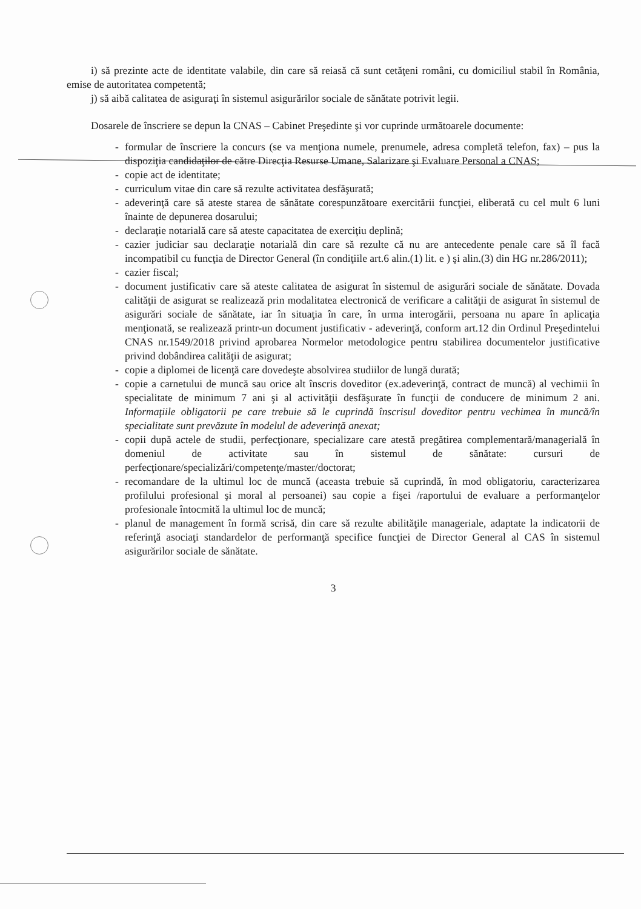i) să prezinte acte de identitate valabile, din care să reiasă că sunt cetăţeni români, cu domiciliul stabil în România, emise de autoritatea competentă;
j) să aibă calitatea de asiguraţi în sistemul asigurărilor sociale de sănătate potrivit legii.
Dosarele de înscriere se depun la CNAS – Cabinet Preşedinte şi vor cuprinde următoarele documente:
- formular de înscriere la concurs (se va menţiona numele, prenumele, adresa completă telefon, fax) – pus la dispoziţia candidaţilor de către Direcţia Resurse Umane, Salarizare şi Evaluare Personal a CNAS;
- copie act de identitate;
- curriculum vitae din care să rezulte activitatea desfăşurată;
- adeverinţă care să ateste starea de sănătate corespunzătoare exercitării funcţiei, eliberată cu cel mult 6 luni înainte de depunerea dosarului;
- declaraţie notarială care să ateste capacitatea de exerciţiu deplină;
- cazier judiciar sau declaraţie notarială din care să rezulte că nu are antecedente penale care să îl facă incompatibil cu funcţia de Director General (în condiţiile art.6 alin.(1) lit. e ) şi alin.(3) din HG nr.286/2011);
- cazier fiscal;
- document justificativ care să ateste calitatea de asigurat în sistemul de asigurări sociale de sănătate. Dovada calităţii de asigurat se realizează prin modalitatea electronică de verificare a calităţii de asigurat în sistemul de asigurări sociale de sănătate, iar în situaţia în care, în urma interogării, persoana nu apare în aplicaţia menţionată, se realizează printr-un document justificativ - adeverinţă, conform art.12 din Ordinul Preşedintelui CNAS nr.1549/2018 privind aprobarea Normelor metodologice pentru stabilirea documentelor justificative privind dobândirea calităţii de asigurat;
- copie a diplomei de licenţă care dovedeşte absolvirea studiilor de lungă durată;
- copie a carnetului de muncă sau orice alt înscris doveditor (ex.adeverinţă, contract de muncă) al vechimii în specialitate de minimum 7 ani şi al activităţii desfăşurate în funcţii de conducere de minimum 2 ani. Informaţiile obligatorii pe care trebuie să le cuprindă înscrisul doveditor pentru vechimea în muncă/în specialitate sunt prevăzute în modelul de adeverinţă anexat;
- copii după actele de studii, perfecţionare, specializare care atestă pregătirea complementară/managerială în domeniul de activitate sau în sistemul de sănătate: cursuri de perfecţionare/specializări/competenţe/master/doctorat;
- recomandare de la ultimul loc de muncă (aceasta trebuie să cuprindă, în mod obligatoriu, caracterizarea profilului profesional şi moral al persoanei) sau copie a fişei /raportului de evaluare a performanţelor profesionale întocmită la ultimul loc de muncă;
- planul de management în formă scrisă, din care să rezulte abilităţile manageriale, adaptate la indicatorii de referinţă asociaţi standardelor de performanţă specifice funcţiei de Director General al CAS în sistemul asigurărilor sociale de sănătate.
3